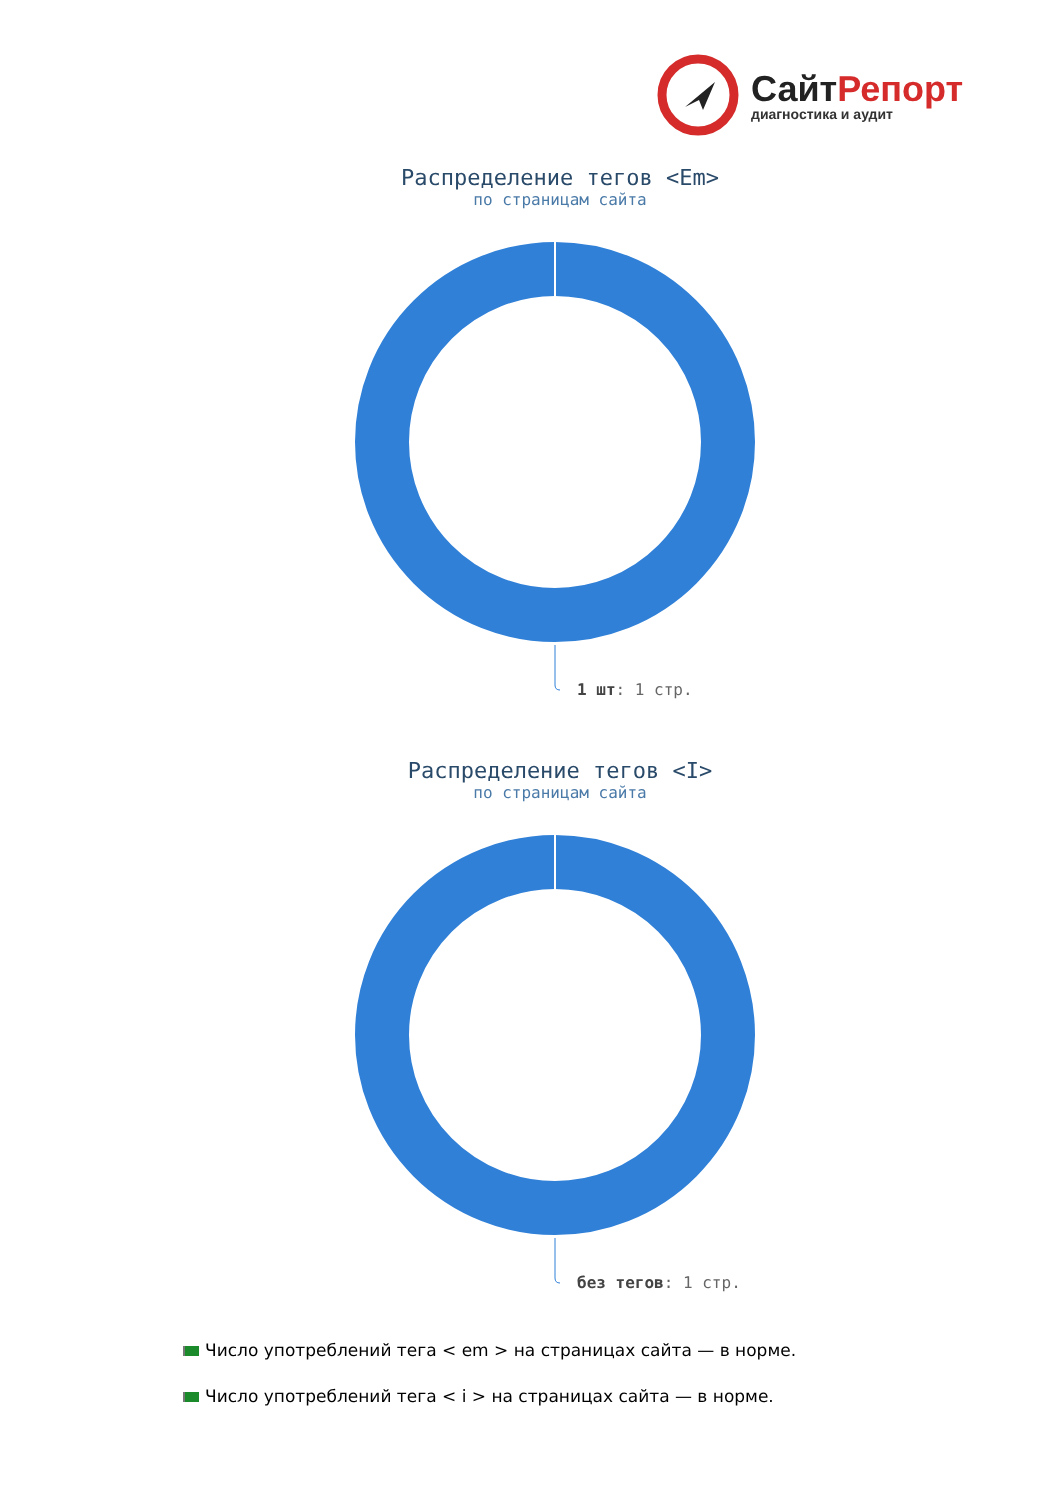СайтРепорт
диагностика и аудит
Распределение тегов <Em>
по страницам сайта
1 шт: 1 стр.
Распределение тегов <I>
по страницам сайта
без тегов: 1 стр.
Число употреблений тега < em > на страницах сайта — в норме.
Число употреблений тега < i > на страницах сайта — в норме.